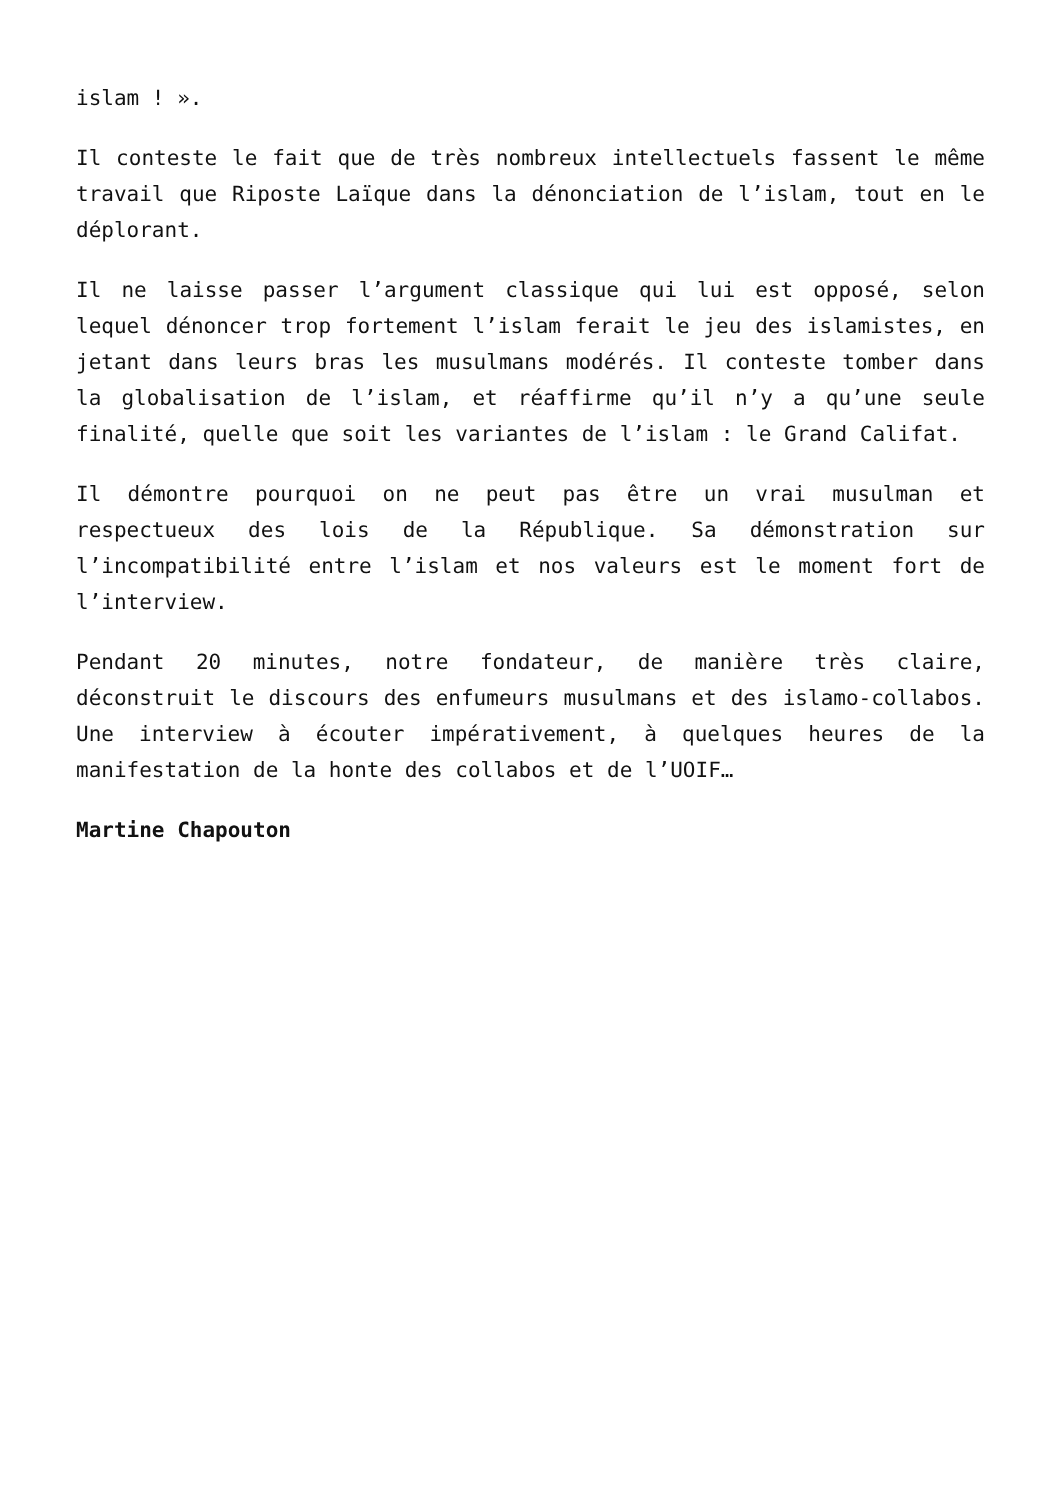islam ! ».
Il conteste le fait que de très nombreux intellectuels fassent le même travail que Riposte Laïque dans la dénonciation de l’islam, tout en le déplorant.
Il ne laisse passer l’argument classique qui lui est opposé, selon lequel dénoncer trop fortement l’islam ferait le jeu des islamistes, en jetant dans leurs bras les musulmans modérés. Il conteste tomber dans la globalisation de l’islam, et réaffirme qu’il n’y a qu’une seule finalité, quelle que soit les variantes de l’islam : le Grand Califat.
Il démontre pourquoi on ne peut pas être un vrai musulman et respectueux des lois de la République. Sa démonstration sur l’incompatibilité entre l’islam et nos valeurs est le moment fort de l’interview.
Pendant 20 minutes, notre fondateur, de manière très claire, déconstruit le discours des enfumeurs musulmans et des islamo-collabos. Une interview à écouter impérativement, à quelques heures de la manifestation de la honte des collabos et de l’UOIF…
Martine Chapouton